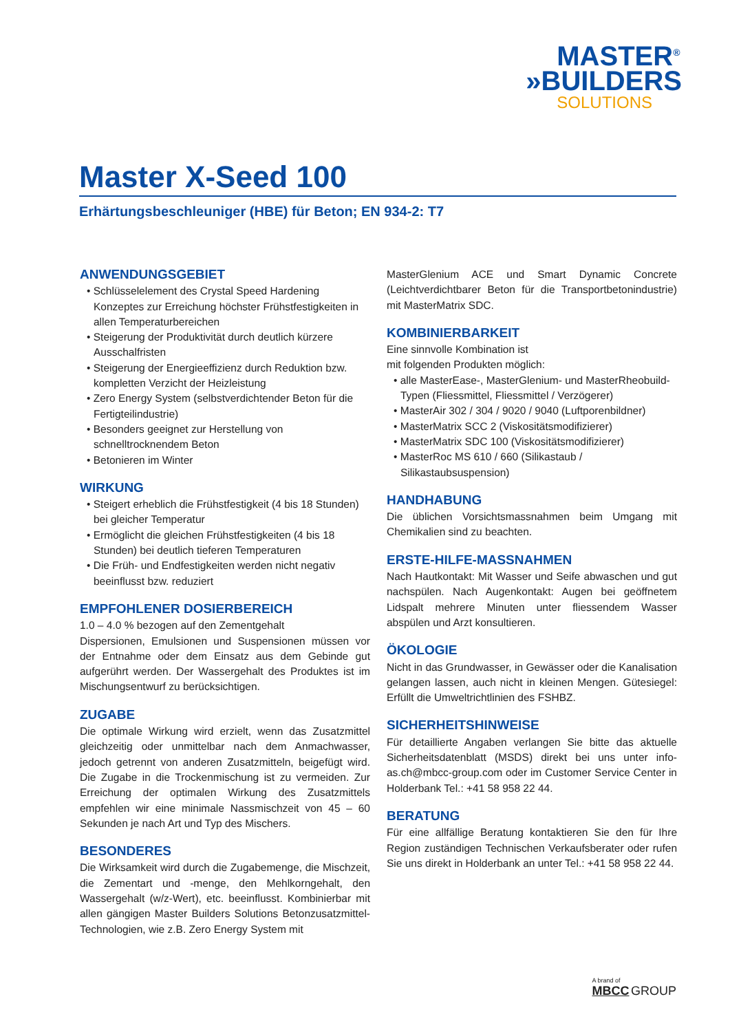MASTER<sup>®</sup>
»BUILDERS
SOLUTIONS
Master X-Seed 100
Erhärtungsbeschleuniger (HBE) für Beton; EN 934-2: T7
ANWENDUNGSGEBIET
• Schlüsselelement des Crystal Speed Hardening Konzeptes zur Erreichung höchster Frühstfestigkeiten in allen Temperaturbereichen
• Steigerung der Produktivität durch deutlich kürzere Ausschalfristen
• Steigerung der Energieeffizienz durch Reduktion bzw. kompletten Verzicht der Heizleistung
• Zero Energy System (selbstverdichtender Beton für die Fertigteilindustrie)
• Besonders geeignet zur Herstellung von schnelltrocknendem Beton
• Betonieren im Winter
WIRKUNG
• Steigert erheblich die Frühstfestigkeit (4 bis 18 Stunden) bei gleicher Temperatur
• Ermöglicht die gleichen Frühstfestigkeiten (4 bis 18 Stunden) bei deutlich tieferen Temperaturen
• Die Früh- und Endfestigkeiten werden nicht negativ beeinflusst bzw. reduziert
EMPFOHLENER DOSIERBEREICH
1.0 – 4.0 % bezogen auf den Zementgehalt
Dispersionen, Emulsionen und Suspensionen müssen vor der Entnahme oder dem Einsatz aus dem Gebinde gut aufgerührt werden. Der Wassergehalt des Produktes ist im Mischungsentwurf zu berücksichtigen.
ZUGABE
Die optimale Wirkung wird erzielt, wenn das Zusatzmittel gleichzeitig oder unmittelbar nach dem Anmachwasser, jedoch getrennt von anderen Zusatzmitteln, beigefügt wird. Die Zugabe in die Trockenmischung ist zu vermeiden. Zur Erreichung der optimalen Wirkung des Zusatzmittels empfehlen wir eine minimale Nassmischzeit von 45 – 60 Sekunden je nach Art und Typ des Mischers.
BESONDERES
Die Wirksamkeit wird durch die Zugabemenge, die Mischzeit, die Zementart und -menge, den Mehlkorngehalt, den Wassergehalt (w/z-Wert), etc. beeinflusst. Kombinierbar mit allen gängigen Master Builders Solutions Betonzusatzmittel-Technologien, wie z.B. Zero Energy System mit
MasterGlenium ACE und Smart Dynamic Concrete (Leichtverdichtbarer Beton für die Transportbetonindustrie) mit MasterMatrix SDC.
KOMBINIERBARKEIT
Eine sinnvolle Kombination ist
mit folgenden Produkten möglich:
• alle MasterEase-, MasterGlenium- und MasterRheobuild-Typen (Fliessmittel, Fliessmittel / Verzögerer)
• MasterAir 302 / 304 / 9020 / 9040 (Luftporenbildner)
• MasterMatrix SCC 2 (Viskositätsmodifizierer)
• MasterMatrix SDC 100 (Viskositätsmodifizierer)
• MasterRoc MS 610 / 660 (Silikastaub / Silikastaubsuspension)
HANDHABUNG
Die üblichen Vorsichtsmassnahmen beim Umgang mit Chemikalien sind zu beachten.
ERSTE-HILFE-MASSNAHMEN
Nach Hautkontakt: Mit Wasser und Seife abwaschen und gut nachspülen. Nach Augenkontakt: Augen bei geöffnetem Lidspalt mehrere Minuten unter fliessendem Wasser abspülen und Arzt konsultieren.
ÖKOLOGIE
Nicht in das Grundwasser, in Gewässer oder die Kanalisation gelangen lassen, auch nicht in kleinen Mengen. Gütesiegel: Erfüllt die Umweltrichtlinien des FSHBZ.
SICHERHEITSHINWEISE
Für detaillierte Angaben verlangen Sie bitte das aktuelle Sicherheitsdatenblatt (MSDS) direkt bei uns unter info-as.ch@mbcc-group.com oder im Customer Service Center in Holderbank Tel.: +41 58 958 22 44.
BERATUNG
Für eine allfällige Beratung kontaktieren Sie den für Ihre Region zuständigen Technischen Verkaufsberater oder rufen Sie uns direkt in Holderbank an unter Tel.: +41 58 958 22 44.
A brand of
MBCC GROUP